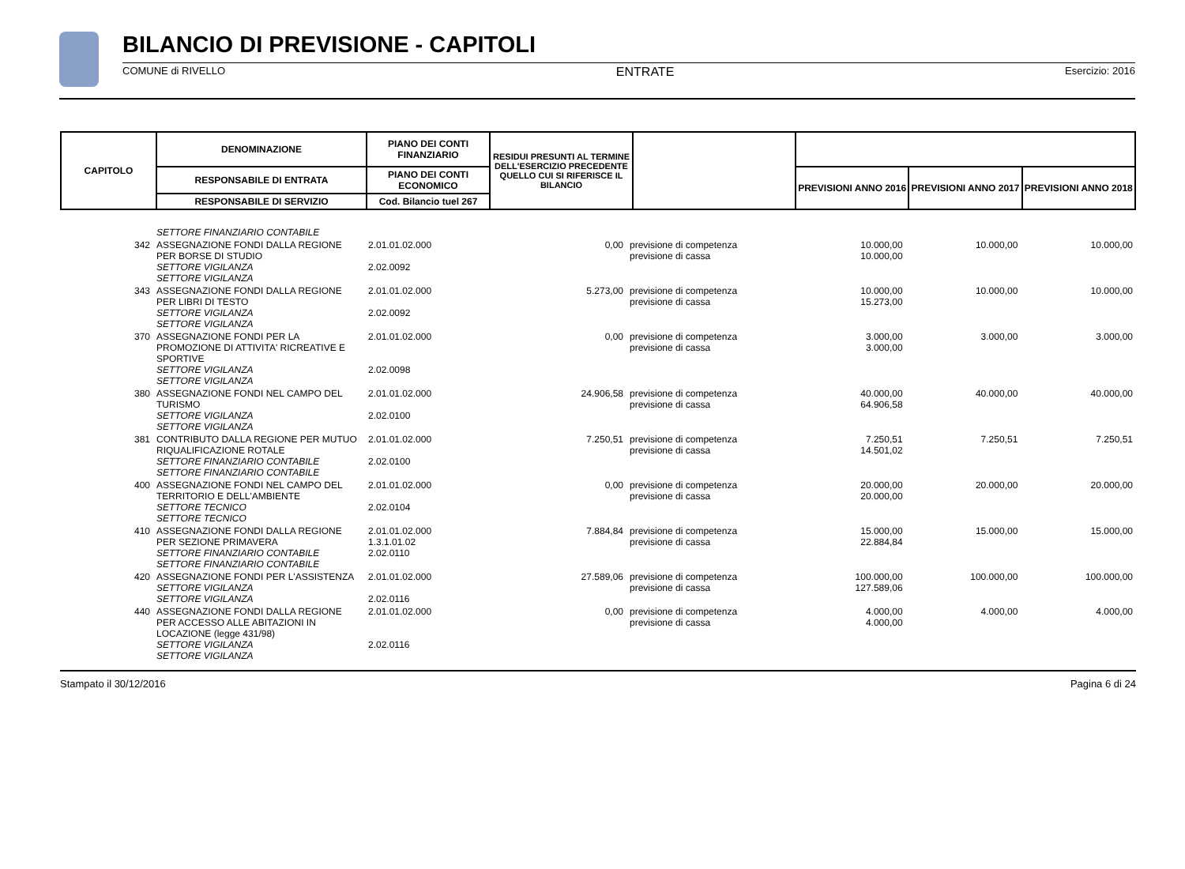BILANCIO DI PREVISIONE - CAPITOLI
COMUNE di RIVELLO ENTRATE Esercizio: 2016
| CAPITOLO | DENOMINAZIONE | PIANO DEI CONTI FINANZIARIO | RESIDUI PRESUNTI AL TERMINE DELL'ESERCIZIO PRECEDENTE QUELLO CUI SI RIFERISCE IL BILANCIO | | | | |
| | RESPONSABILE DI ENTRATA | PIANO DEI CONTI ECONOMICO | | | PREVISIONI ANNO 2016 | PREVISIONI ANNO 2017 | PREVISIONI ANNO 2018 |
| | RESPONSABILE DI SERVIZIO | Cod. Bilancio tuel 267 | | | | | |
| | SETTORE FINANZIARIO CONTABILE | | | | | | |
| 342 | ASSEGNAZIONE FONDI DALLA REGIONE PER BORSE DI STUDIO SETTORE VIGILANZA SETTORE VIGILANZA | 2.01.01.02.000 2.02.0092 | 0,00 | previsione di competenza previsione di cassa | 10.000,00 10.000,00 | 10.000,00 | 10.000,00 |
| 343 | ASSEGNAZIONE FONDI DALLA REGIONE PER LIBRI DI TESTO SETTORE VIGILANZA SETTORE VIGILANZA | 2.01.01.02.000 2.02.0092 | 5.273,00 | previsione di competenza previsione di cassa | 10.000,00 15.273,00 | 10.000,00 | 10.000,00 |
| 370 | ASSEGNAZIONE FONDI PER LA PROMOZIONE DI ATTIVITA' RICREATIVE E SPORTIVE SETTORE VIGILANZA SETTORE VIGILANZA | 2.01.01.02.000 2.02.0098 | 0,00 | previsione di competenza previsione di cassa | 3.000,00 3.000,00 | 3.000,00 | 3.000,00 |
| 380 | ASSEGNAZIONE FONDI NEL CAMPO DEL TURISMO SETTORE VIGILANZA SETTORE VIGILANZA | 2.01.01.02.000 2.02.0100 | 24.906,58 | previsione di competenza previsione di cassa | 40.000,00 64.906,58 | 40.000,00 | 40.000,00 |
| 381 | CONTRIBUTO DALLA REGIONE PER MUTUO RIQUALIFICAZIONE ROTALE SETTORE FINANZIARIO CONTABILE SETTORE FINANZIARIO CONTABILE | 2.01.01.02.000 2.02.0100 | 7.250,51 | previsione di competenza previsione di cassa | 7.250,51 14.501,02 | 7.250,51 | 7.250,51 |
| 400 | ASSEGNAZIONE FONDI NEL CAMPO DEL TERRITORIO E DELL'AMBIENTE SETTORE TECNICO SETTORE TECNICO | 2.01.01.02.000 2.02.0104 | 0,00 | previsione di competenza previsione di cassa | 20.000,00 20.000,00 | 20.000,00 | 20.000,00 |
| 410 | ASSEGNAZIONE FONDI DALLA REGIONE PER SEZIONE PRIMAVERA SETTORE FINANZIARIO CONTABILE SETTORE FINANZIARIO CONTABILE | 2.01.01.02.000 1.3.1.01.02 2.02.0110 | 7.884,84 | previsione di competenza previsione di cassa | 15.000,00 22.884,84 | 15.000,00 | 15.000,00 |
| 420 | ASSEGNAZIONE FONDI PER L'ASSISTENZA SETTORE VIGILANZA SETTORE VIGILANZA | 2.01.01.02.000 2.02.0116 | 27.589,06 | previsione di competenza previsione di cassa | 100.000,00 127.589,06 | 100.000,00 | 100.000,00 |
| 440 | ASSEGNAZIONE FONDI DALLA REGIONE PER ACCESSO ALLE ABITAZIONI IN LOCAZIONE (legge 431/98) SETTORE VIGILANZA SETTORE VIGILANZA | 2.01.01.02.000 2.02.0116 | 0,00 | previsione di competenza previsione di cassa | 4.000,00 4.000,00 | 4.000,00 | 4.000,00 |
Stampato il 30/12/2016 Pagina 6 di 24